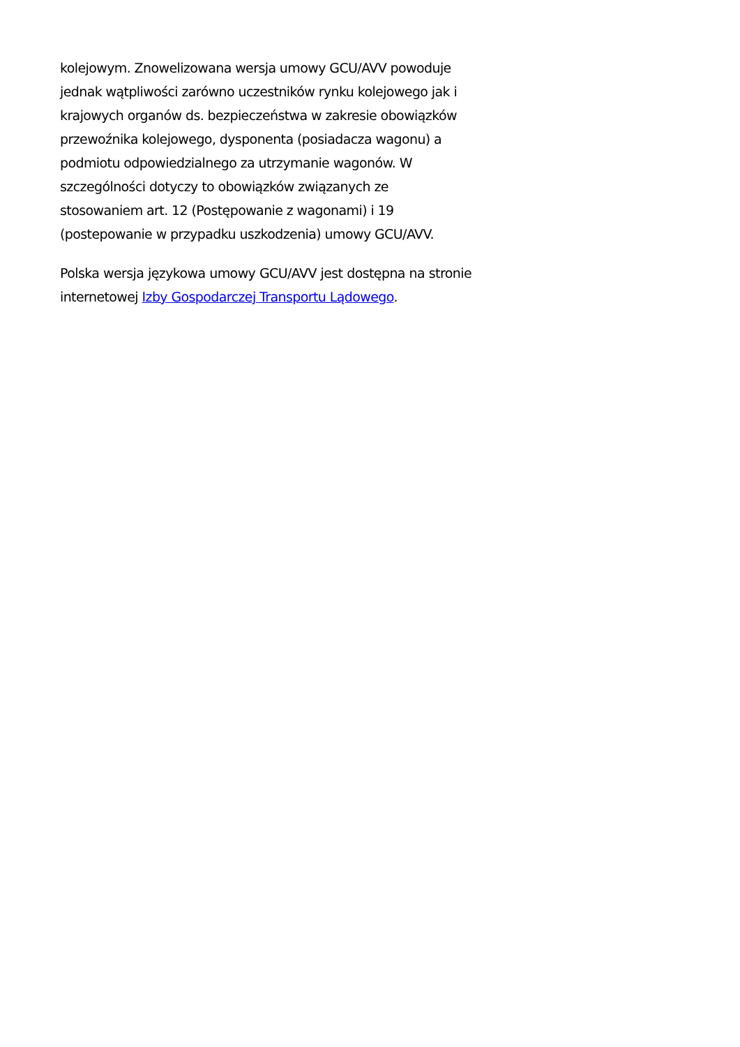kolejowym. Znowelizowana wersja umowy GCU/AVV powoduje jednak wątpliwości zarówno uczestników rynku kolejowego jak i krajowych organów ds. bezpieczeństwa w zakresie obowiązków przewoźnika kolejowego, dysponenta (posiadacza wagonu) a podmiotu odpowiedzialnego za utrzymanie wagonów. W szczególności dotyczy to obowiązków związanych ze stosowaniem art. 12 (Postępowanie z wagonami) i 19 (postepowanie w przypadku uszkodzenia) umowy GCU/AVV.
Polska wersja językowa umowy GCU/AVV jest dostępna na stronie internetowej Izby Gospodarczej Transportu Lądowego.